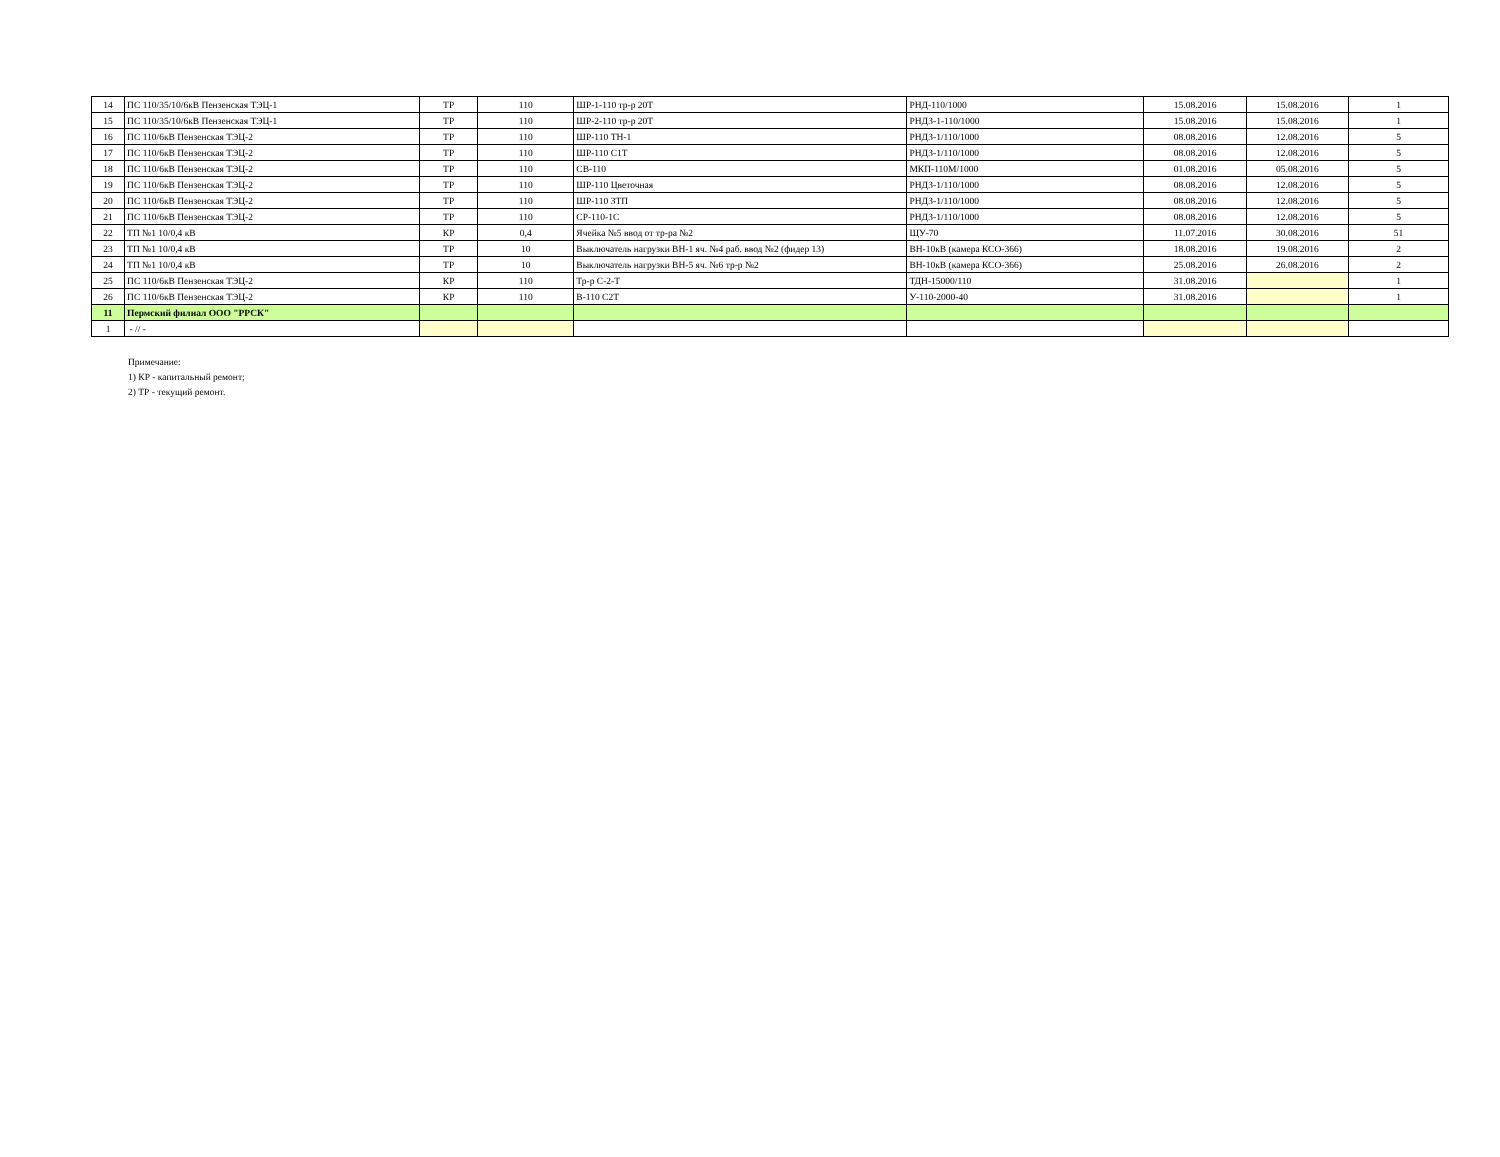| 14 | ПС 110/35/10/6кВ Пензенская ТЭЦ-1 | ТР | 110 | ШР-1-110 тр-р 20Т | РНД-110/1000 | 15.08.2016 | 15.08.2016 | 1 |
| 15 | ПС 110/35/10/6кВ Пензенская ТЭЦ-1 | ТР | 110 | ШР-2-110 тр-р 20Т | РНДЗ-1-110/1000 | 15.08.2016 | 15.08.2016 | 1 |
| 16 | ПС 110/6кВ Пензенская ТЭЦ-2 | ТР | 110 | ШР-110 ТН-1 | РНДЗ-1/110/1000 | 08.08.2016 | 12.08.2016 | 5 |
| 17 | ПС 110/6кВ Пензенская ТЭЦ-2 | ТР | 110 | ШР-110 С1Т | РНДЗ-1/110/1000 | 08.08.2016 | 12.08.2016 | 5 |
| 18 | ПС 110/6кВ Пензенская ТЭЦ-2 | ТР | 110 | СВ-110 | МКП-110М/1000 | 01.08.2016 | 05.08.2016 | 5 |
| 19 | ПС 110/6кВ Пензенская ТЭЦ-2 | ТР | 110 | ШР-110 Цветочная | РНДЗ-1/110/1000 | 08.08.2016 | 12.08.2016 | 5 |
| 20 | ПС 110/6кВ Пензенская ТЭЦ-2 | ТР | 110 | ШР-110 ЗТП | РНДЗ-1/110/1000 | 08.08.2016 | 12.08.2016 | 5 |
| 21 | ПС 110/6кВ Пензенская ТЭЦ-2 | ТР | 110 | СР-110-1С | РНДЗ-1/110/1000 | 08.08.2016 | 12.08.2016 | 5 |
| 22 | ТП №1 10/0,4 кВ | КР | 0,4 | Ячейка №5 ввод от тр-ра №2 | ЩУ-70 | 11.07.2016 | 30.08.2016 | 51 |
| 23 | ТП №1 10/0,4 кВ | ТР | 10 | Выключатель нагрузки ВН-1 яч. №4 раб. ввод №2 (фидер 13) | ВН-10кВ (камера КСО-366) | 18.08.2016 | 19.08.2016 | 2 |
| 24 | ТП №1 10/0,4 кВ | ТР | 10 | Выключатель нагрузки ВН-5 яч. №6 тр-р №2 | ВН-10кВ (камера КСО-366) | 25.08.2016 | 26.08.2016 | 2 |
| 25 | ПС 110/6кВ Пензенская ТЭЦ-2 | КР | 110 | Тр-р С-2-Т | ТДН-15000/110 | 31.08.2016 | | 1 |
| 26 | ПС 110/6кВ Пензенская ТЭЦ-2 | КР | 110 | В-110 С2Т | У-110-2000-40 | 31.08.2016 | | 1 |
| 11 | Пермский филиал ООО "РРСК" | | | | | | | |
| 1 | - // - | | | | | | | |
Примечание:
1) КР - капитальный ремонт;
2) ТР - текущий ремонт.